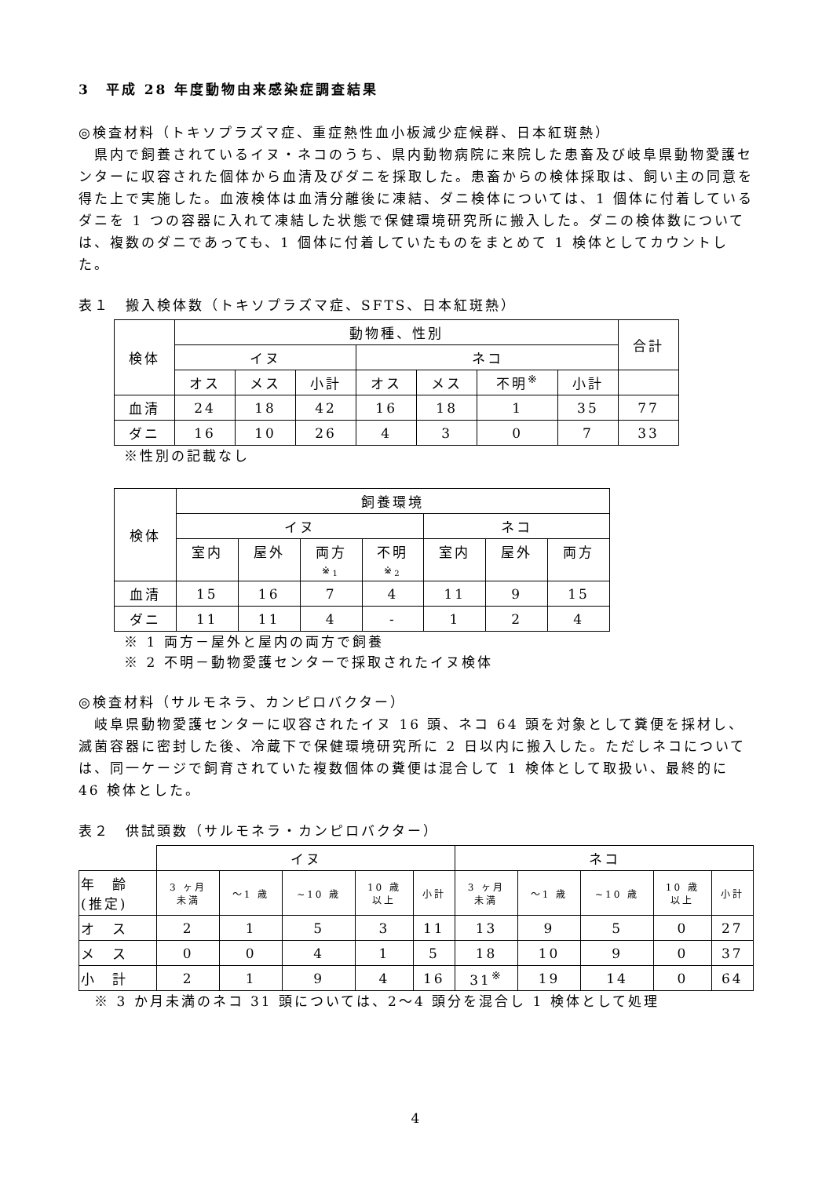3　平成 28 年度動物由来感染症調査結果
◎検査材料（トキソプラズマ症、重症熱性血小板減少症候群、日本紅斑熱）
県内で飼養されているイヌ・ネコのうち、県内動物病院に来院した患畜及び岐阜県動物愛護センターに収容された個体から血清及びダニを採取した。患畜からの検体採取は、飼い主の同意を得た上で実施した。血液検体は血清分離後に凍結、ダニ検体については、1 個体に付着しているダニを 1 つの容器に入れて凍結した状態で保健環境研究所に搬入した。ダニの検体数については、複数のダニであっても、1 個体に付着していたものをまとめて 1 検体としてカウントした。
表１　搬入検体数（トキソプラズマ症、SFTS、日本紅斑熱）
| 検体 | 動物種、性別 | | | | | | | 合計 |
| --- | --- | --- | --- | --- | --- | --- | --- | --- |
| | イヌ | | | ネコ | | | | |
| | オス | メス | 小計 | オス | メス | 不明<sup>※</sup> | 小計 | |
| 血清 | 24 | 18 | 42 | 16 | 18 | 1 | 35 | 77 |
| ダニ | 16 | 10 | 26 | 4 | 3 | 0 | 7 | 33 |
※性別の記載なし
| 検体 | 飼養環境 | | | | | | |
| --- | --- | --- | --- | --- | --- | --- | --- |
| | イヌ | | | | ネコ | | |
| | 室内 | 屋外 | 両方 ※<sub>1</sub> | 不明 ※<sub>2</sub> | 室内 | 屋外 | 両方 |
| 血清 | 15 | 16 | 7 | 4 | 11 | 9 | 15 |
| ダニ | 11 | 11 | 4 | - | 1 | 2 | 4 |
※ 1 両方－屋外と屋内の両方で飼養
※ 2 不明－動物愛護センターで採取されたイヌ検体
◎検査材料（サルモネラ、カンピロバクター）
岐阜県動物愛護センターに収容されたイヌ 16 頭、ネコ 64 頭を対象として糞便を採材し、滅菌容器に密封した後、冷蔵下で保健環境研究所に 2 日以内に搬入した。ただしネコについては、同一ケージで飼育されていた複数個体の糞便は混合して 1 検体として取扱い、最終的に 46 検体とした。
表２　供試頭数（サルモネラ・カンピロバクター）
| | イヌ | | | | | ネコ | | | | |
| --- | --- | --- | --- | --- | --- | --- | --- | --- | --- | --- |
| 年 齢 (推定) | 3 ヶ月 未満 | ～1 歳 | ~10 歳 | 10 歳 以上 | 小計 | 3 ヶ月 未満 | ～1 歳 | ~10 歳 | 10 歳 以上 | 小計 |
| オ ス | 2 | 1 | 5 | 3 | 11 | 13 | 9 | 5 | 0 | 27 |
| メ ス | 0 | 0 | 4 | 1 | 5 | 18 | 10 | 9 | 0 | 37 |
| 小 計 | 2 | 1 | 9 | 4 | 16 | 31<sup>※</sup> | 19 | 14 | 0 | 64 |
※ 3 か月未満のネコ 31 頭については、2～4 頭分を混合し 1 検体として処理
4